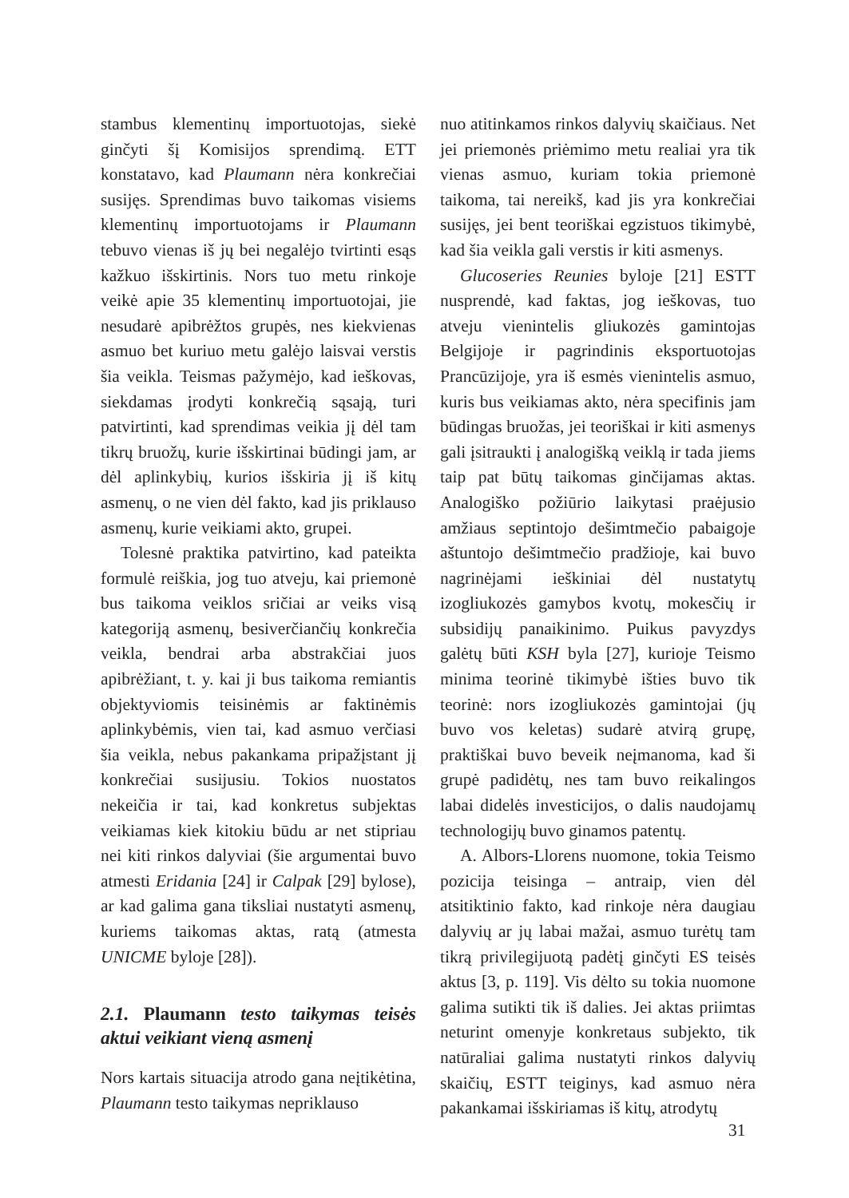stambus klementinų importuotojas, siekė ginčyti šį Komisijos sprendimą. ETT konstatavo, kad Plaumann nėra konkrečiai susijęs. Sprendimas buvo taikomas visiems klementinų importuotojams ir Plaumann tebuvo vienas iš jų bei negalėjo tvirtinti esąs kažkuo išskirtinis. Nors tuo metu rinkoje veikė apie 35 klementinų importuotojai, jie nesudarė apibrėžtos grupės, nes kiekvienas asmuo bet kuriuo metu galėjo laisvai verstis šia veikla. Teismas pažymėjo, kad ieškovas, siekdamas įrodyti konkrečią sąsają, turi patvirtinti, kad sprendimas veikia jį dėl tam tikrų bruožų, kurie išskirtinai būdingi jam, ar dėl aplinkybių, kurios išskiria jį iš kitų asmenų, o ne vien dėl fakto, kad jis priklauso asmenų, kurie veikiami akto, grupei.
Tolesnė praktika patvirtino, kad pateikta formulė reiškia, jog tuo atveju, kai priemonė bus taikoma veiklos sričiai ar veiks visą kategoriją asmenų, besiverčiančių konkrečia veikla, bendrai arba abstrakčiai juos apibrėžiant, t. y. kai ji bus taikoma remiantis objektyviomis teisinėmis ar faktinėmis aplinkybėmis, vien tai, kad asmuo verčiasi šia veikla, nebus pakankama pripažįstant jį konkrečiai susijusiu. Tokios nuostatos nekeičia ir tai, kad konkretus subjektas veikiamas kiek kitokiu būdu ar net stipriau nei kiti rinkos dalyviai (šie argumentai buvo atmesti Eridania [24] ir Calpak [29] bylose), ar kad galima gana tiksliai nustatyti asmenų, kuriems taikomas aktas, ratą (atmesta UNICME byloje [28]).
2.1. Plaumann testo taikymas teisės aktui veikiant vieną asmenį
Nors kartais situacija atrodo gana neįtikėtina, Plaumann testo taikymas nepriklauso
nuo atitinkamos rinkos dalyvių skaičiaus. Net jei priemonės priėmimo metu realiai yra tik vienas asmuo, kuriam tokia priemonė taikoma, tai nereikš, kad jis yra konkrečiai susijęs, jei bent teoriškai egzistuos tikimybė, kad šia veikla gali verstis ir kiti asmenys.
Glucoseries Reunies byloje [21] ESTT nusprendė, kad faktas, jog ieškovas, tuo atveju vienintelis gliukozės gamintojas Belgijoje ir pagrindinis eksportuotojas Prancūzijoje, yra iš esmės vienintelis asmuo, kuris bus veikiamas akto, nėra specifinis jam būdingas bruožas, jei teoriškai ir kiti asmenys gali įsitraukti į analogišką veiklą ir tada jiems taip pat būtų taikomas ginčijamas aktas. Analogiško požiūrio laikytasi praėjusio amžiaus septintojo dešimtmečio pabaigoje aštuntojo dešimtmečio pradžioje, kai buvo nagrinėjami ieškiniai dėl nustatytų izogliukozės gamybos kvotų, mokesčių ir subsidijų panaikinimo. Puikus pavyzdys galėtų būti KSH byla [27], kurioje Teismo minima teorinė tikimybė išties buvo tik teorinė: nors izogliukozės gamintojai (jų buvo vos keletas) sudarė atvirą grupę, praktiškai buvo beveik neįmanoma, kad ši grupė padidėtų, nes tam buvo reikalingos labai didelės investicijos, o dalis naudojamų technologijų buvo ginamos patentų.
A. Albors-Llorens nuomone, tokia Teismo pozicija teisinga – antraip, vien dėl atsitiktinio fakto, kad rinkoje nėra daugiau dalyvių ar jų labai mažai, asmuo turėtų tam tikrą privilegijuotą padėtį ginčyti ES teisės aktus [3, p. 119]. Vis dėlto su tokia nuomone galima sutikti tik iš dalies. Jei aktas priimtas neturint omenyje konkretaus subjekto, tik natūraliai galima nustatyti rinkos dalyvių skaičių, ESTT teiginys, kad asmuo nėra pakankamai išskiriamas iš kitų, atrodytų
31